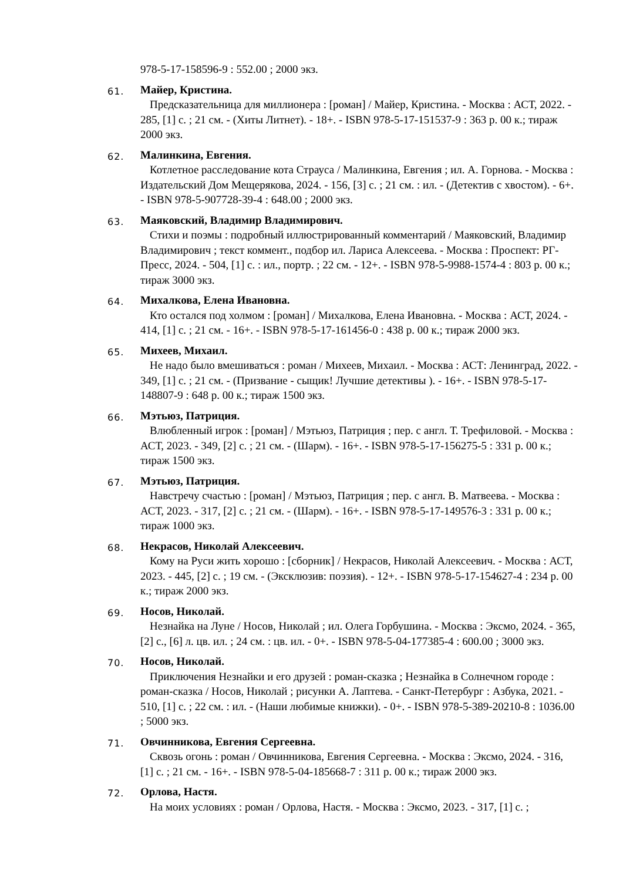978-5-17-158596-9 : 552.00 ; 2000 экз.
61.
Майер, Кристина.
Предсказательница для миллионера : [роман] / Майер, Кристина. - Москва : АСТ, 2022. - 285, [1] с. ; 21 см. - (Хиты Литнет). - 18+. - ISBN 978-5-17-151537-9 : 363 р. 00 к.; тираж 2000 экз.
62.
Малинкина, Евгения.
Котлетное расследование кота Страуса / Малинкина, Евгения ; ил. А. Горнова. - Москва : Издательский Дом Мещерякова, 2024. - 156, [3] с. ; 21 см. : ил. - (Детектив с хвостом). - 6+. - ISBN 978-5-907728-39-4 : 648.00 ; 2000 экз.
63.
Маяковский, Владимир Владимирович.
Стихи и поэмы : подробный иллюстрированный комментарий / Маяковский, Владимир Владимирович ; текст коммент., подбор ил. Лариса Алексеева. - Москва : Проспект: РГ-Пресс, 2024. - 504, [1] с. : ил., портр. ; 22 см. - 12+. - ISBN 978-5-9988-1574-4 : 803 р. 00 к.; тираж 3000 экз.
64.
Михалкова, Елена Ивановна.
Кто остался под холмом : [роман] / Михалкова, Елена Ивановна. - Москва : АСТ, 2024. - 414, [1] с. ; 21 см. - 16+. - ISBN 978-5-17-161456-0 : 438 р. 00 к.; тираж 2000 экз.
65.
Михеев, Михаил.
Не надо было вмешиваться : роман / Михеев, Михаил. - Москва : АСТ: Ленинград, 2022. - 349, [1] с. ; 21 см. - (Призвание - сыщик! Лучшие детективы ). - 16+. - ISBN 978-5-17-148807-9 : 648 р. 00 к.; тираж 1500 экз.
66.
Мэтьюз, Патриция.
Влюбленный игрок : [роман] / Мэтьюз, Патриция ; пер. с англ. Т. Трефиловой. - Москва : АСТ, 2023. - 349, [2] с. ; 21 см. - (Шарм). - 16+. - ISBN 978-5-17-156275-5 : 331 р. 00 к.; тираж 1500 экз.
67.
Мэтьюз, Патриция.
Навстречу счастью : [роман] / Мэтьюз, Патриция ; пер. с англ. В. Матвеева. - Москва : АСТ, 2023. - 317, [2] с. ; 21 см. - (Шарм). - 16+. - ISBN 978-5-17-149576-3 : 331 р. 00 к.; тираж 1000 экз.
68.
Некрасов, Николай Алексеевич.
Кому на Руси жить хорошо : [сборник] / Некрасов, Николай Алексеевич. - Москва : АСТ, 2023. - 445, [2] с. ; 19 см. - (Эксклюзив: поэзия). - 12+. - ISBN 978-5-17-154627-4 : 234 р. 00 к.; тираж 2000 экз.
69.
Носов, Николай.
Незнайка на Луне / Носов, Николай ; ил. Олега Горбушина. - Москва : Эксмо, 2024. - 365, [2] с., [6] л. цв. ил. ; 24 см. : цв. ил. - 0+. - ISBN 978-5-04-177385-4 : 600.00 ; 3000 экз.
70.
Носов, Николай.
Приключения Незнайки и его друзей : роман-сказка ; Незнайка в Солнечном городе : роман-сказка / Носов, Николай ; рисунки А. Лаптева. - Санкт-Петербург : Азбука, 2021. - 510, [1] с. ; 22 см. : ил. - (Наши любимые книжки). - 0+. - ISBN 978-5-389-20210-8 : 1036.00 ; 5000 экз.
71.
Овчинникова, Евгения Сергеевна.
Сквозь огонь : роман / Овчинникова, Евгения Сергеевна. - Москва : Эксмо, 2024. - 316, [1] с. ; 21 см. - 16+. - ISBN 978-5-04-185668-7 : 311 р. 00 к.; тираж 2000 экз.
72.
Орлова, Настя.
На моих условиях : роман / Орлова, Настя. - Москва : Эксмо, 2023. - 317, [1] с. ;